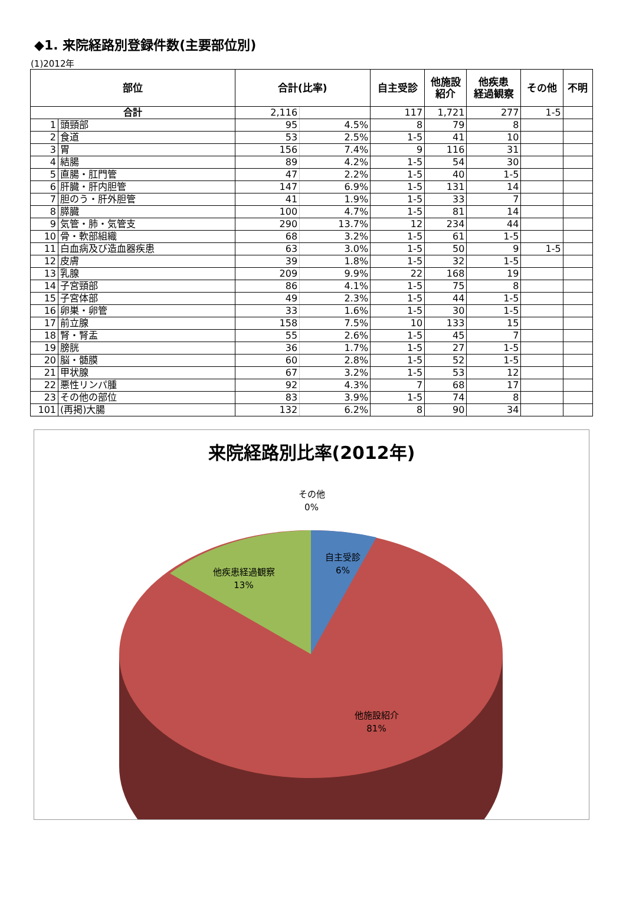◆1. 来院経路別登録件数(主要部位別)
(1)2012年
| 部位 | | 合計(比率) | | 自主受診 | 他施設 紹介 | 他疾患 経過観察 | その他 | 不明 |
| --- | --- | --- | --- | --- | --- | --- | --- | --- |
| 合計 | | 2,116 | | 117 | 1,721 | 277 | 1-5 | |
| 1 | 頭頸部 | 95 | 4.5% | 8 | 79 | 8 | | |
| 2 | 食道 | 53 | 2.5% | 1-5 | 41 | 10 | | |
| 3 | 胃 | 156 | 7.4% | 9 | 116 | 31 | | |
| 4 | 結腸 | 89 | 4.2% | 1-5 | 54 | 30 | | |
| 5 | 直腸・肛門管 | 47 | 2.2% | 1-5 | 40 | 1-5 | | |
| 6 | 肝臓・肝内胆管 | 147 | 6.9% | 1-5 | 131 | 14 | | |
| 7 | 胆のう・肝外胆管 | 41 | 1.9% | 1-5 | 33 | 7 | | |
| 8 | 膵臓 | 100 | 4.7% | 1-5 | 81 | 14 | | |
| 9 | 気管・肺・気管支 | 290 | 13.7% | 12 | 234 | 44 | | |
| 10 | 骨・軟部組織 | 68 | 3.2% | 1-5 | 61 | 1-5 | | |
| 11 | 白血病及び造血器疾患 | 63 | 3.0% | 1-5 | 50 | 9 | 1-5 | |
| 12 | 皮膚 | 39 | 1.8% | 1-5 | 32 | 1-5 | | |
| 13 | 乳腺 | 209 | 9.9% | 22 | 168 | 19 | | |
| 14 | 子宮頸部 | 86 | 4.1% | 1-5 | 75 | 8 | | |
| 15 | 子宮体部 | 49 | 2.3% | 1-5 | 44 | 1-5 | | |
| 16 | 卵巣・卵管 | 33 | 1.6% | 1-5 | 30 | 1-5 | | |
| 17 | 前立腺 | 158 | 7.5% | 10 | 133 | 15 | | |
| 18 | 腎・腎盂 | 55 | 2.6% | 1-5 | 45 | 7 | | |
| 19 | 膀胱 | 36 | 1.7% | 1-5 | 27 | 1-5 | | |
| 20 | 脳・髄膜 | 60 | 2.8% | 1-5 | 52 | 1-5 | | |
| 21 | 甲状腺 | 67 | 3.2% | 1-5 | 53 | 12 | | |
| 22 | 悪性リンパ腫 | 92 | 4.3% | 7 | 68 | 17 | | |
| 23 | その他の部位 | 83 | 3.9% | 1-5 | 74 | 8 | | |
| 101 | (再掲)大腸 | 132 | 6.2% | 8 | 90 | 34 | | |
来院経路別比率(2012年)
その他
0%
自主受診
6%
他疾患経過観察
13%
他施設紹介
81%